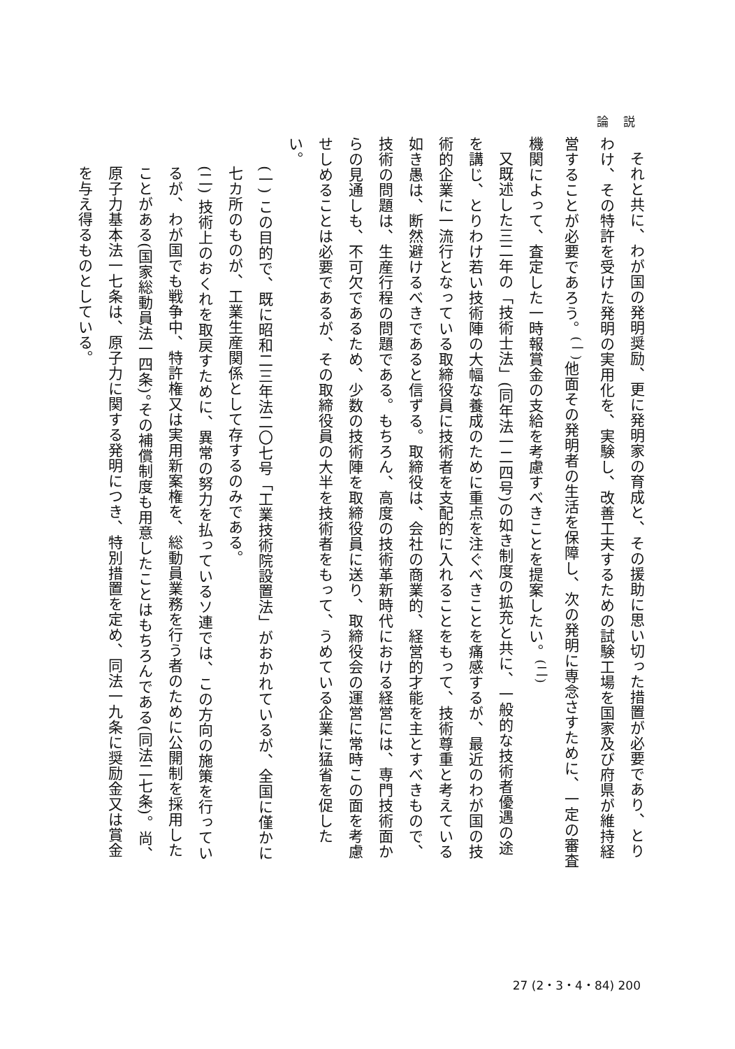論 説
それと共に、わが国の発明奨励、更に発明家の育成と、その援助に思い切った措置が必要であり、とりわけ、その特許を受けた発明の実用化を、実験し、改善工夫するための試験工場を国家及び府県が維持経営することが必要であろう。<sup>(一)</sup>他面その発明者の生活を保障し、次の発明に専念さすために、一定の審査機関によって、査定した一時報賞金の支給を考慮すべきことを提案したい。<sup>(二)</sup>
又既述した三二年の「技術士法」(同年法一二四号)の如き制度の拡充と共に、一般的な技術者優遇の途を講じ、とりわけ若い技術陣の大幅な養成のために重点を注ぐべきことを痛感するが、最近のわが国の技術的企業に一流行となっている取締役員に技術者を支配的に入れることをもって、技術尊重と考えている如き愚は、断然避けるべきであると信ずる。取締役は、会社の商業的、経営的才能を主とすべきもので、技術の問題は、生産行程の問題である。もちろん、高度の技術革新時代における経営には、専門技術面からの見通しも、不可欠であるため、少数の技術陣を取締役員に送り、取締役会の運営に常時この面を考慮せしめることは必要であるが、その取締役員の大半を技術者をもって、うめている企業に猛省を促したい。
(一) この目的で、既に昭和二三年法二〇七号「工業技術院設置法」がおかれているが、全国に僅かに七カ所のものが、工業生産関係として存するのみである。
(二) 技術上のおくれを取戻すために、異常の努力を払っているソ連では、この方向の施策を行っているが、わが国でも戦争中、特許権又は実用新案権を、総動員業務を行う者のために公開制を採用したことがある(国家総動員法一四条)。その補償制度も用意したことはもちろんである(同法二七条)。尚、原子力基本法一七条は、原子力に関する発明につき、特別措置を定め、同法一九条に奨励金又は賞金を与え得るものとしている。
27 (2・3・4・84) 200